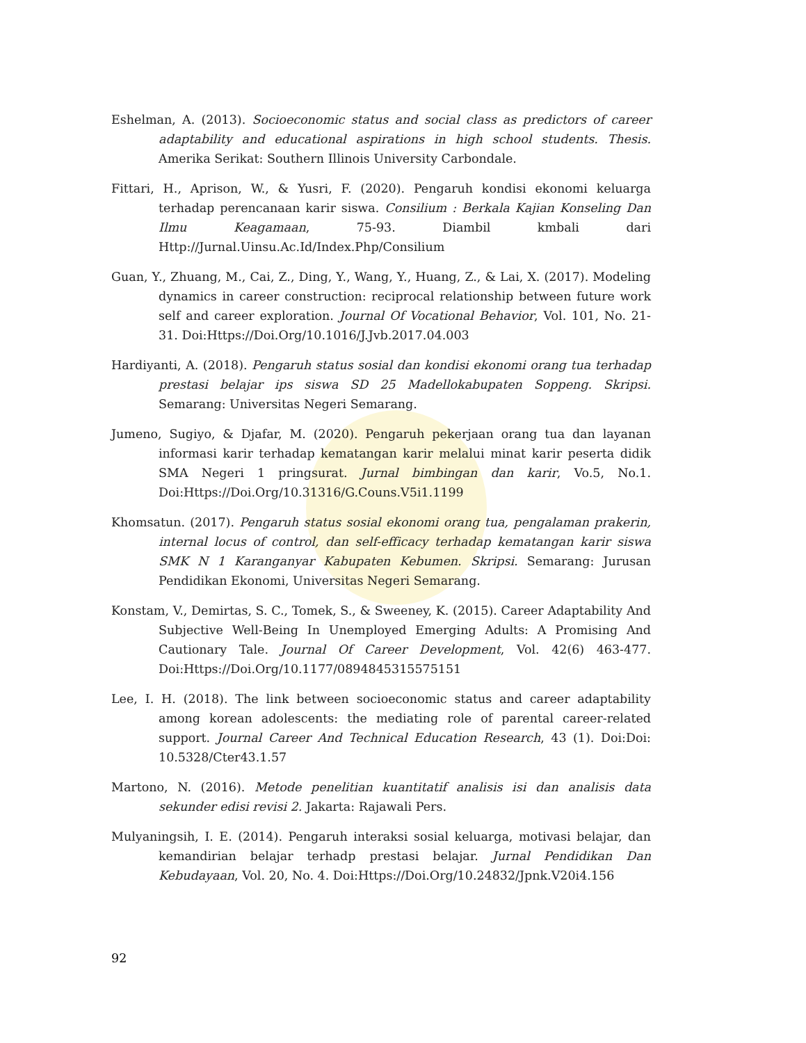Eshelman, A. (2013). Socioeconomic status and social class as predictors of career adaptability and educational aspirations in high school students. Thesis. Amerika Serikat: Southern Illinois University Carbondale.
Fittari, H., Aprison, W., & Yusri, F. (2020). Pengaruh kondisi ekonomi keluarga terhadap perencanaan karir siswa. Consilium : Berkala Kajian Konseling Dan Ilmu Keagamaan, 75-93. Diambil kmbali dari Http://Jurnal.Uinsu.Ac.Id/Index.Php/Consilium
Guan, Y., Zhuang, M., Cai, Z., Ding, Y., Wang, Y., Huang, Z., & Lai, X. (2017). Modeling dynamics in career construction: reciprocal relationship between future work self and career exploration. Journal Of Vocational Behavior, Vol. 101, No. 21-31. Doi:Https://Doi.Org/10.1016/J.Jvb.2017.04.003
Hardiyanti, A. (2018). Pengaruh status sosial dan kondisi ekonomi orang tua terhadap prestasi belajar ips siswa SD 25 Madellokabupaten Soppeng. Skripsi. Semarang: Universitas Negeri Semarang.
Jumeno, Sugiyo, & Djafar, M. (2020). Pengaruh pekerjaan orang tua dan layanan informasi karir terhadap kematangan karir melalui minat karir peserta didik SMA Negeri 1 pringsurat. Jurnal bimbingan dan karir, Vo.5, No.1. Doi:Https://Doi.Org/10.31316/G.Couns.V5i1.1199
Khomsatun. (2017). Pengaruh status sosial ekonomi orang tua, pengalaman prakerin, internal locus of control, dan self-efficacy terhadap kematangan karir siswa SMK N 1 Karanganyar Kabupaten Kebumen. Skripsi. Semarang: Jurusan Pendidikan Ekonomi, Universitas Negeri Semarang.
Konstam, V., Demirtas, S. C., Tomek, S., & Sweeney, K. (2015). Career Adaptability And Subjective Well-Being In Unemployed Emerging Adults: A Promising And Cautionary Tale. Journal Of Career Development, Vol. 42(6) 463-477. Doi:Https://Doi.Org/10.1177/0894845315575151
Lee, I. H. (2018). The link between socioeconomic status and career adaptability among korean adolescents: the mediating role of parental career-related support. Journal Career And Technical Education Research, 43 (1). Doi:Doi: 10.5328/Cter43.1.57
Martono, N. (2016). Metode penelitian kuantitatif analisis isi dan analisis data sekunder edisi revisi 2. Jakarta: Rajawali Pers.
Mulyaningsih, I. E. (2014). Pengaruh interaksi sosial keluarga, motivasi belajar, dan kemandirian belajar terhadp prestasi belajar. Jurnal Pendidikan Dan Kebudayaan, Vol. 20, No. 4. Doi:Https://Doi.Org/10.24832/Jpnk.V20i4.156
92